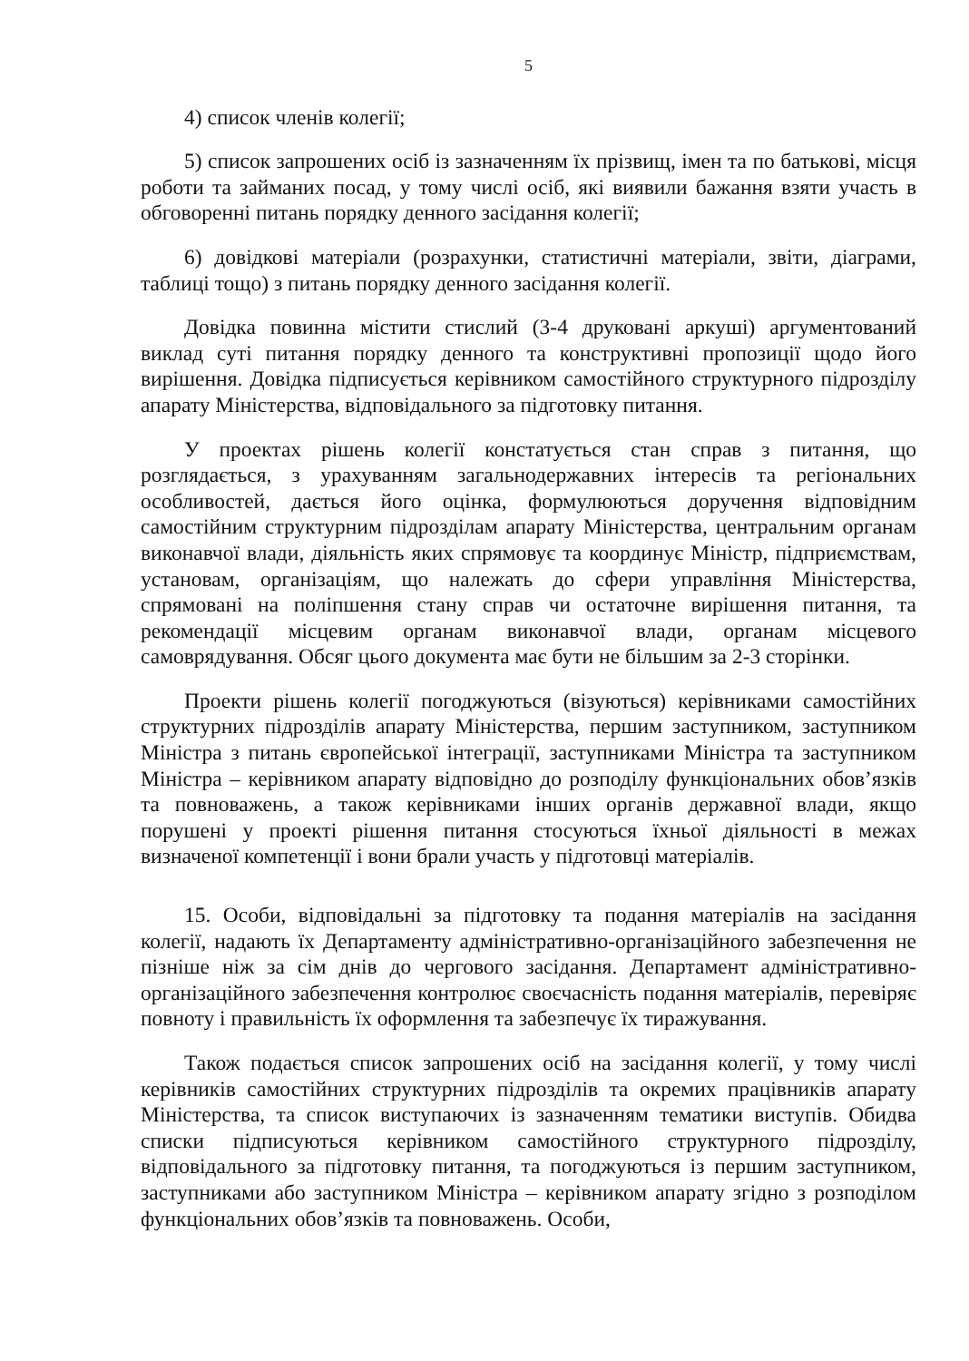5
4) список членів колегії;
5) список запрошених осіб із зазначенням їх прізвищ, імен та по батькові, місця роботи та займаних посад, у тому числі осіб, які виявили бажання взяти участь в обговоренні питань порядку денного засідання колегії;
6) довідкові матеріали (розрахунки, статистичні матеріали, звіти, діаграми, таблиці тощо) з питань порядку денного засідання колегії.
Довідка повинна містити стислий (3-4 друковані аркуші) аргументований виклад суті питання порядку денного та конструктивні пропозиції щодо його вирішення. Довідка підписується керівником самостійного структурного підрозділу апарату Міністерства, відповідального за підготовку питання.
У проектах рішень колегії констатується стан справ з питання, що розглядається, з урахуванням загальнодержавних інтересів та регіональних особливостей, дається його оцінка, формулюються доручення відповідним самостійним структурним підрозділам апарату Міністерства, центральним органам виконавчої влади, діяльність яких спрямовує та координує Міністр, підприємствам, установам, організаціям, що належать до сфери управління Міністерства, спрямовані на поліпшення стану справ чи остаточне вирішення питання, та рекомендації місцевим органам виконавчої влади, органам місцевого самоврядування. Обсяг цього документа має бути не більшим за 2-3 сторінки.
Проекти рішень колегії погоджуються (візуються) керівниками самостійних структурних підрозділів апарату Міністерства, першим заступником, заступником Міністра з питань європейської інтеграції, заступниками Міністра та заступником Міністра – керівником апарату відповідно до розподілу функціональних обов’язків та повноважень, а також керівниками інших органів державної влади, якщо порушені у проекті рішення питання стосуються їхньої діяльності в межах визначеної компетенції і вони брали участь у підготовці матеріалів.
15. Особи, відповідальні за підготовку та подання матеріалів на засідання колегії, надають їх Департаменту адміністративно-організаційного забезпечення не пізніше ніж за сім днів до чергового засідання. Департамент адміністративно-організаційного забезпечення контролює своєчасність подання матеріалів, перевіряє повноту і правильність їх оформлення та забезпечує їх тиражування.
Також подається список запрошених осіб на засідання колегії, у тому числі керівників самостійних структурних підрозділів та окремих працівників апарату Міністерства, та список виступаючих із зазначенням тематики виступів. Обидва списки підписуються керівником самостійного структурного підрозділу, відповідального за підготовку питання, та погоджуються із першим заступником, заступниками або заступником Міністра – керівником апарату згідно з розподілом функціональних обов’язків та повноважень. Особи,